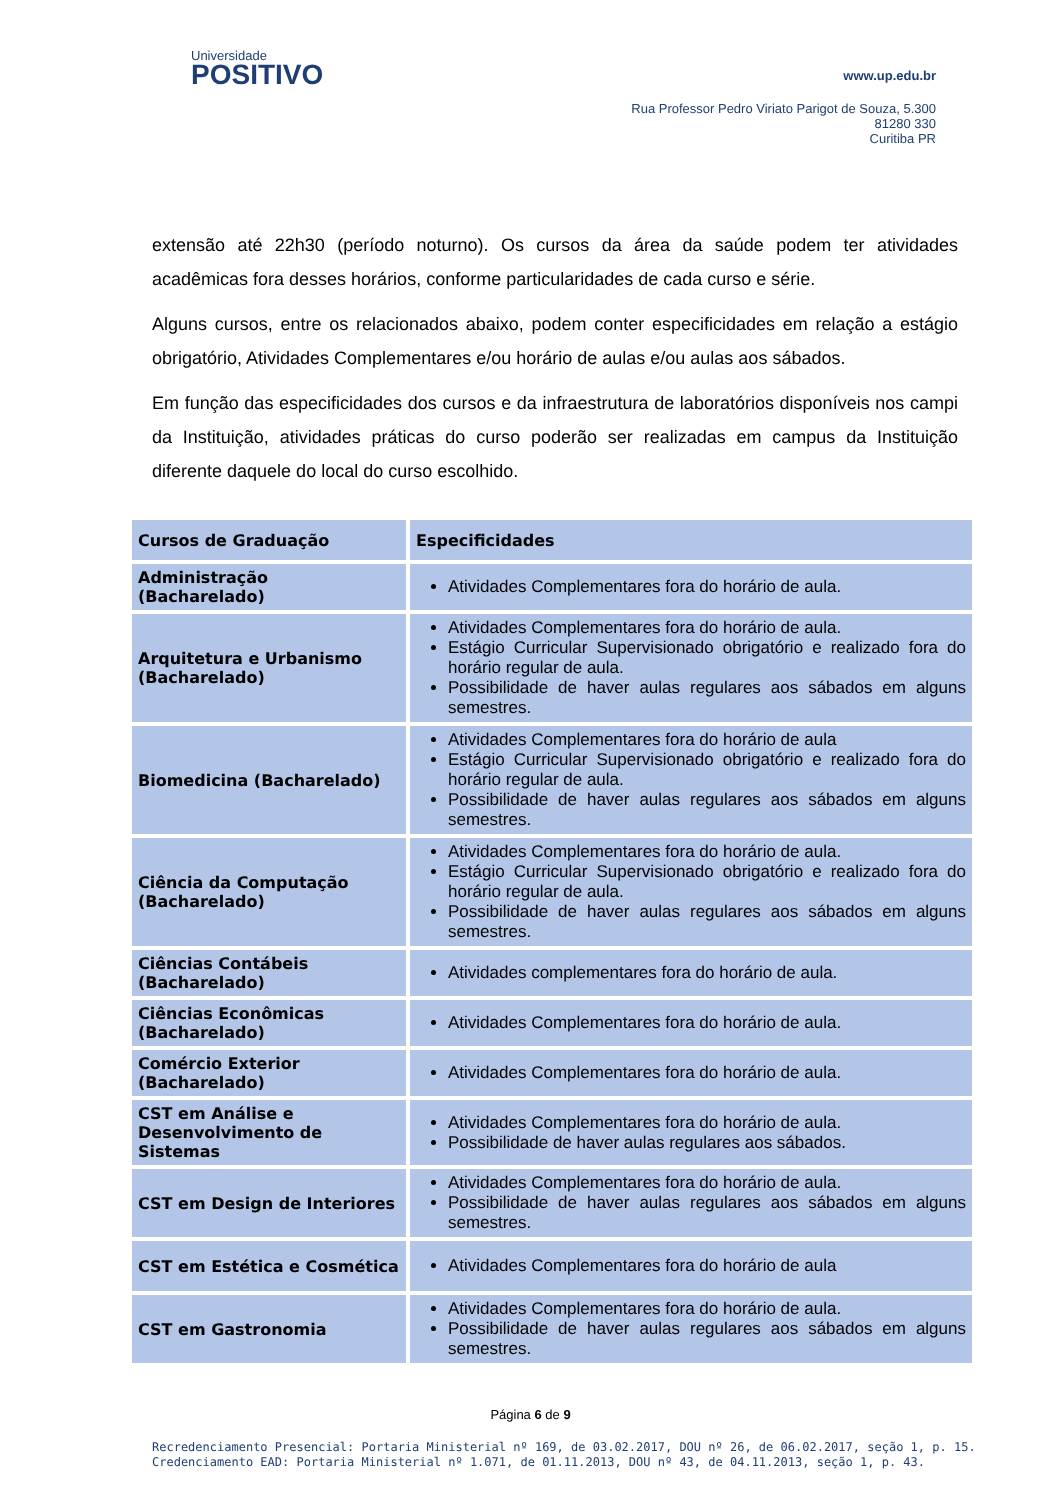Universidade
POSITIVO
www.up.edu.br
Rua Professor Pedro Viriato Parigot de Souza, 5.300
81280 330
Curitiba PR
extensão até 22h30 (período noturno). Os cursos da área da saúde podem ter atividades acadêmicas fora desses horários, conforme particularidades de cada curso e série.
Alguns cursos, entre os relacionados abaixo, podem conter especificidades em relação a estágio obrigatório, Atividades Complementares e/ou horário de aulas e/ou aulas aos sábados.
Em função das especificidades dos cursos e da infraestrutura de laboratórios disponíveis nos campi da Instituição, atividades práticas do curso poderão ser realizadas em campus da Instituição diferente daquele do local do curso escolhido.
| Cursos de Graduação | Especificidades |
| --- | --- |
| Administração (Bacharelado) | Atividades Complementares fora do horário de aula. |
| Arquitetura e Urbanismo (Bacharelado) | Atividades Complementares fora do horário de aula. Estágio Curricular Supervisionado obrigatório e realizado fora do horário regular de aula. Possibilidade de haver aulas regulares aos sábados em alguns semestres. |
| Biomedicina (Bacharelado) | Atividades Complementares fora do horário de aula Estágio Curricular Supervisionado obrigatório e realizado fora do horário regular de aula. Possibilidade de haver aulas regulares aos sábados em alguns semestres. |
| Ciência da Computação (Bacharelado) | Atividades Complementares fora do horário de aula. Estágio Curricular Supervisionado obrigatório e realizado fora do horário regular de aula. Possibilidade de haver aulas regulares aos sábados em alguns semestres. |
| Ciências Contábeis (Bacharelado) | Atividades complementares fora do horário de aula. |
| Ciências Econômicas (Bacharelado) | Atividades Complementares fora do horário de aula. |
| Comércio Exterior (Bacharelado) | Atividades Complementares fora do horário de aula. |
| CST em Análise e Desenvolvimento de Sistemas | Atividades Complementares fora do horário de aula. Possibilidade de haver aulas regulares aos sábados. |
| CST em Design de Interiores | Atividades Complementares fora do horário de aula. Possibilidade de haver aulas regulares aos sábados em alguns semestres. |
| CST em Estética e Cosmética | Atividades Complementares fora do horário de aula |
| CST em Gastronomia | Atividades Complementares fora do horário de aula. Possibilidade de haver aulas regulares aos sábados em alguns semestres. |
Página 6 de 9
Recredenciamento Presencial: Portaria Ministerial nº 169, de 03.02.2017, DOU nº 26, de 06.02.2017, seção 1, p. 15.
Credenciamento EAD: Portaria Ministerial nº 1.071, de 01.11.2013, DOU nº 43, de 04.11.2013, seção 1, p. 43.